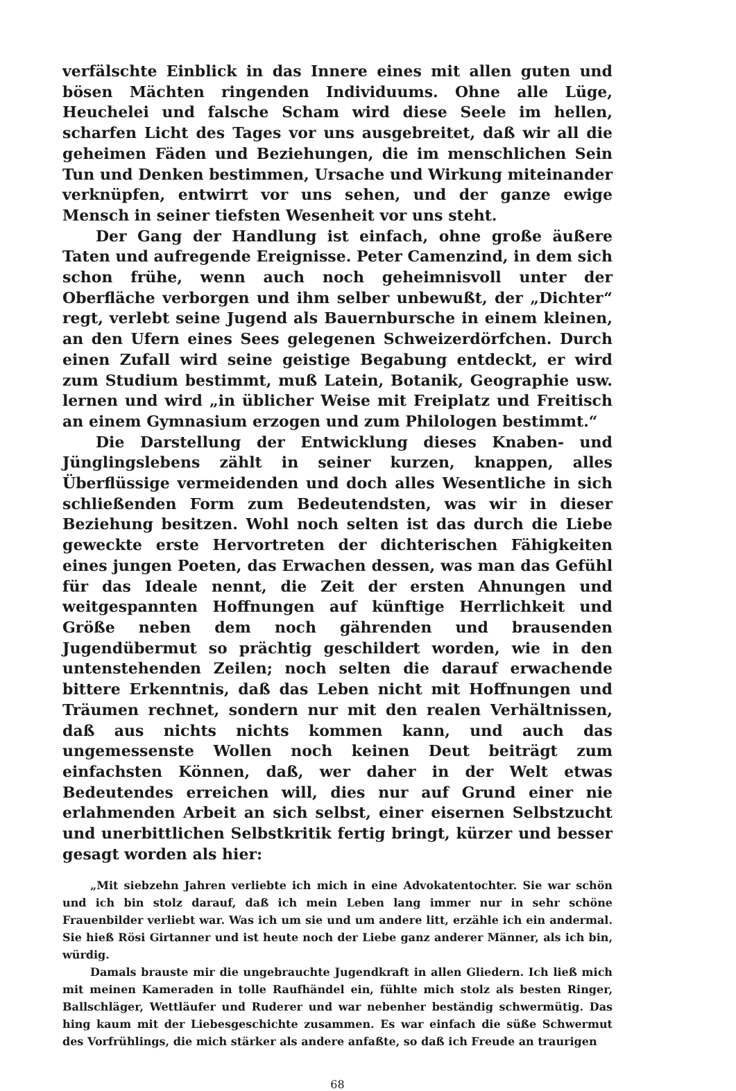verfälschte Einblick in das Innere eines mit allen guten und bösen Mächten ringenden Individuums. Ohne alle Lüge, Heuchelei und falsche Scham wird diese Seele im hellen, scharfen Licht des Tages vor uns ausgebreitet, daß wir all die geheimen Fäden und Beziehungen, die im menschlichen Sein Tun und Denken bestimmen, Ursache und Wirkung miteinander verknüpfen, entwirrt vor uns sehen, und der ganze ewige Mensch in seiner tiefsten Wesenheit vor uns steht.
Der Gang der Handlung ist einfach, ohne große äußere Taten und aufregende Ereignisse. Peter Camenzind, in dem sich schon frühe, wenn auch noch geheimnisvoll unter der Oberfläche verborgen und ihm selber unbewußt, der „Dichter“ regt, verlebt seine Jugend als Bauernbursche in einem kleinen, an den Ufern eines Sees gelegenen Schweizerdörfchen. Durch einen Zufall wird seine geistige Begabung entdeckt, er wird zum Studium bestimmt, muß Latein, Botanik, Geographie usw. lernen und wird „in üblicher Weise mit Freiplatz und Freitisch an einem Gymnasium erzogen und zum Philologen bestimmt.“
Die Darstellung der Entwicklung dieses Knaben- und Jünglingslebens zählt in seiner kurzen, knappen, alles Überflüssige vermeidenden und doch alles Wesentliche in sich schließenden Form zum Bedeutendsten, was wir in dieser Beziehung besitzen. Wohl noch selten ist das durch die Liebe geweckte erste Hervortreten der dichterischen Fähigkeiten eines jungen Poeten, das Erwachen dessen, was man das Gefühl für das Ideale nennt, die Zeit der ersten Ahnungen und weitgespannten Hoffnungen auf künftige Herrlichkeit und Größe neben dem noch gährenden und brausenden Jugendübermut so prächtig geschildert worden, wie in den untenstehenden Zeilen; noch selten die darauf erwachende bittere Erkenntnis, daß das Leben nicht mit Hoffnungen und Träumen rechnet, sondern nur mit den realen Verhältnissen, daß aus nichts nichts kommen kann, und auch das ungemessenste Wollen noch keinen Deut beiträgt zum einfachsten Können, daß, wer daher in der Welt etwas Bedeutendes erreichen will, dies nur auf Grund einer nie erlahmenden Arbeit an sich selbst, einer eisernen Selbstzucht und unerbittlichen Selbstkritik fertig bringt, kürzer und besser gesagt worden als hier:
„Mit siebzehn Jahren verliebte ich mich in eine Advokatentochter. Sie war schön und ich bin stolz darauf, daß ich mein Leben lang immer nur in sehr schöne Frauenbilder verliebt war. Was ich um sie und um andere litt, erzähle ich ein andermal. Sie hieß Rösi Girtanner und ist heute noch der Liebe ganz anderer Männer, als ich bin, würdig.
Damals brauste mir die ungebrauchte Jugendkraft in allen Gliedern. Ich ließ mich mit meinen Kameraden in tolle Raufhändel ein, fühlte mich stolz als besten Ringer, Ballschläger, Wettläufer und Ruderer und war nebenher beständig schwermütig. Das hing kaum mit der Liebesgeschichte zusammen. Es war einfach die süße Schwermut des Vorfrühlings, die mich stärker als andere anfaßte, so daß ich Freude an traurigen
68